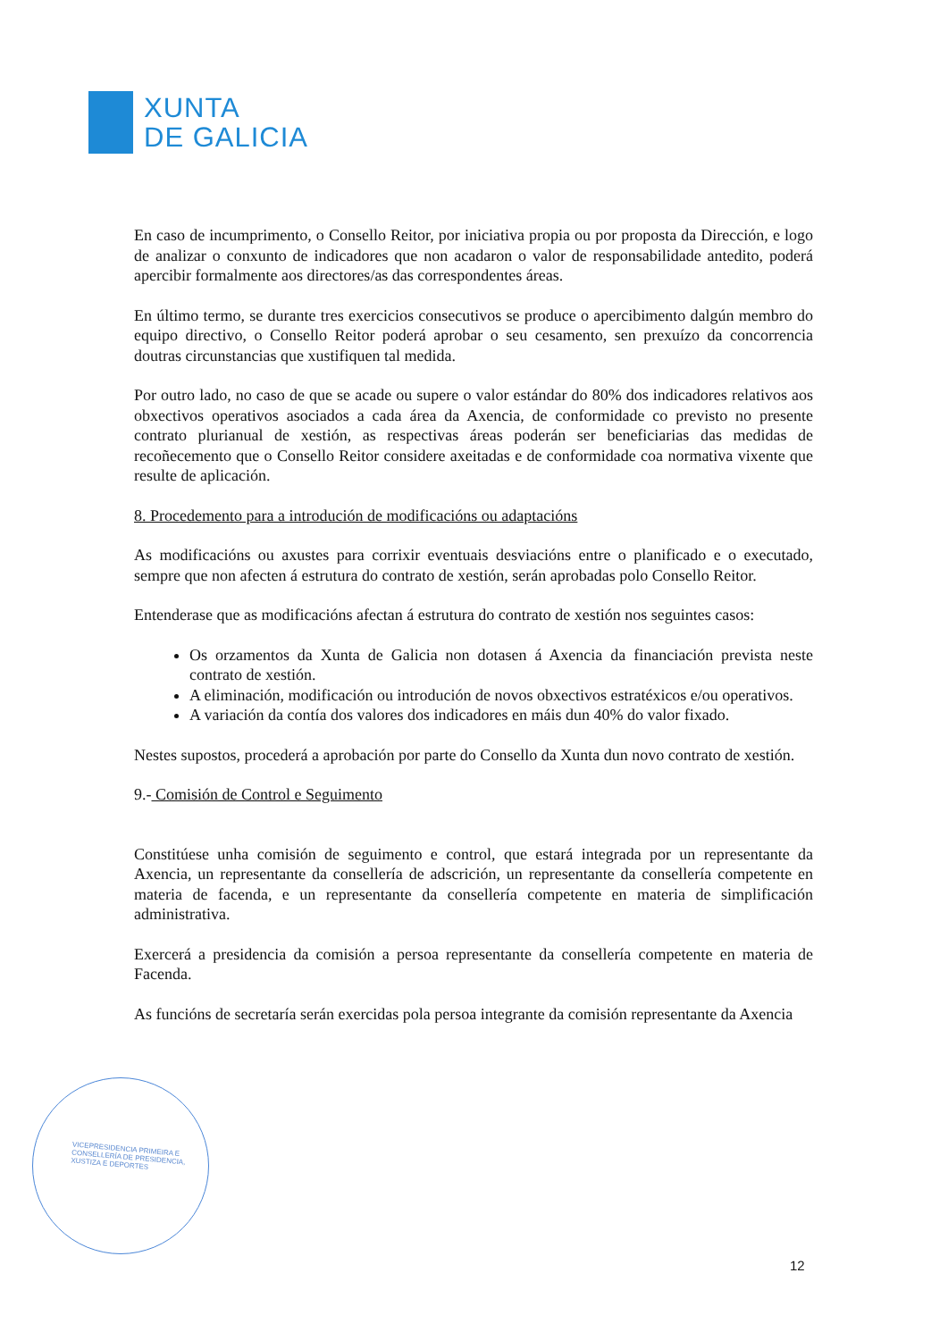XUNTA
DE GALICIA
VICEPRESIDENCIA PRIMEIRA E
CONSELLERÍA DE PRESIDENCIA,
XUSTIZA E DEPORTES
En caso de incumprimento, o Consello Reitor, por iniciativa propia ou por proposta da Dirección, e logo de analizar o conxunto de indicadores que non acadaron o valor de responsabilidade antedito, poderá apercibir formalmente aos directores/as das correspondentes áreas.
En último termo, se durante tres exercicios consecutivos se produce o apercibimento dalgún membro do equipo directivo, o Consello Reitor poderá aprobar o seu cesamento, sen prexuízo da concorrencia doutras circunstancias que xustifiquen tal medida.
Por outro lado, no caso de que se acade ou supere o valor estándar do 80% dos indicadores relativos aos obxectivos operativos asociados a cada área da Axencia, de conformidade co previsto no presente contrato plurianual de xestión, as respectivas áreas poderán ser beneficiarias das medidas de recoñecemento que o Consello Reitor considere axeitadas e de conformidade coa normativa vixente que resulte de aplicación.
8. Procedemento para a introdución de modificacións ou adaptacións
As modificacións ou axustes para corrixir eventuais desviacións entre o planificado e o executado, sempre que non afecten á estrutura do contrato de xestión, serán aprobadas polo Consello Reitor.
Entenderase que as modificacións afectan á estrutura do contrato de xestión nos seguintes casos:
Os orzamentos da Xunta de Galicia non dotasen á Axencia da financiación prevista neste contrato de xestión.
A eliminación, modificación ou introdución de novos obxectivos estratéxicos e/ou operativos.
A variación da contía dos valores dos indicadores en máis dun 40% do valor fixado.
Nestes supostos, procederá a aprobación por parte do Consello da Xunta dun novo contrato de xestión.
9.- Comisión de Control e Seguimento
Constitúese unha comisión de seguimento e control, que estará integrada por un representante da Axencia, un representante da consellería de adscrición, un representante da consellería competente en materia de facenda, e un representante da consellería competente en materia de simplificación administrativa.
Exercerá a presidencia da comisión a persoa representante da consellería competente en materia de Facenda.
As funcións de secretaría serán exercidas pola persoa integrante da comisión representante da Axencia
12